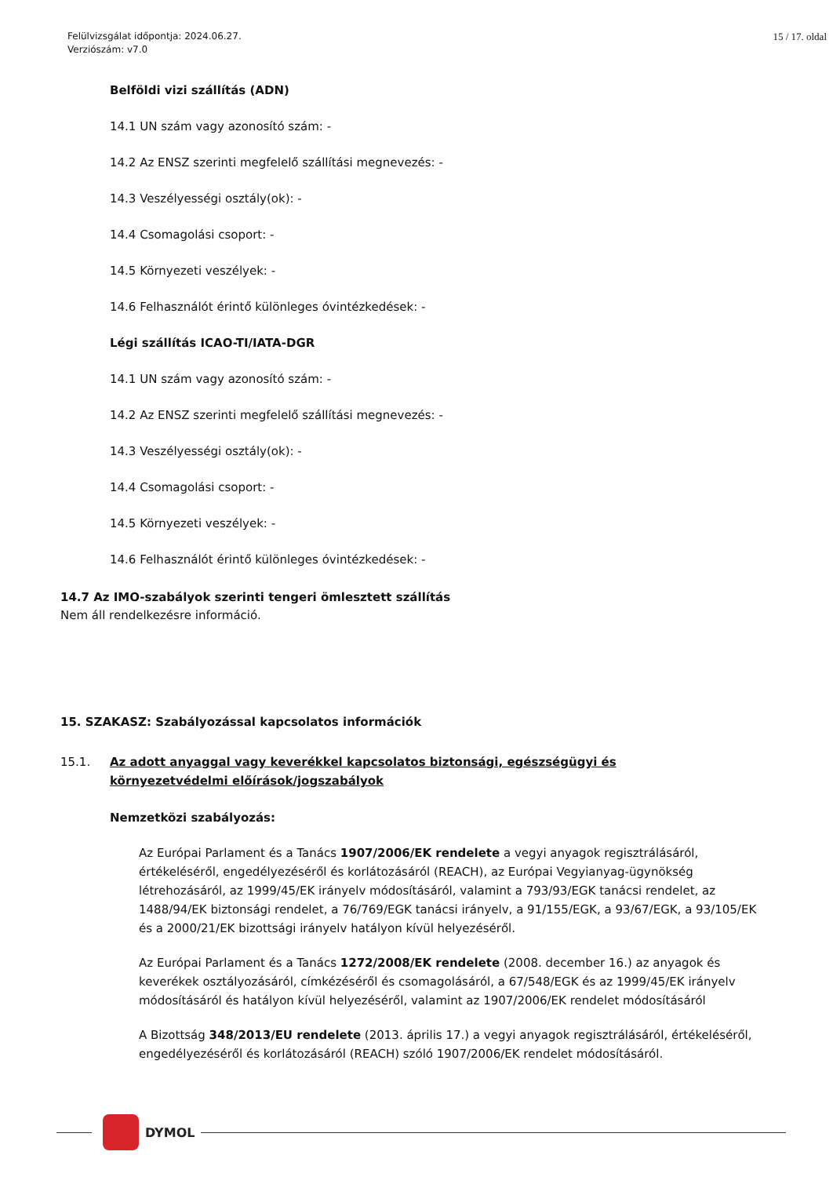Felülvizsgálat időpontja: 2024.06.27.
Verziószám: v7.0
15 / 17. oldal
Belföldi vizi szállítás (ADN)
14.1 UN szám vagy azonosító szám: -
14.2 Az ENSZ szerinti megfelelő szállítási megnevezés: -
14.3 Veszélyességi osztály(ok): -
14.4 Csomagolási csoport: -
14.5 Környezeti veszélyek: -
14.6 Felhasználót érintő különleges óvintézkedések: -
Légi szállítás ICAO-TI/IATA-DGR
14.1 UN szám vagy azonosító szám: -
14.2 Az ENSZ szerinti megfelelő szállítási megnevezés: -
14.3 Veszélyességi osztály(ok): -
14.4 Csomagolási csoport: -
14.5 Környezeti veszélyek: -
14.6 Felhasználót érintő különleges óvintézkedések: -
14.7 Az IMO-szabályok szerinti tengeri ömlesztett szállítás
Nem áll rendelkezésre információ.
15. SZAKASZ: Szabályozással kapcsolatos információk
15.1. Az adott anyaggal vagy keverékkel kapcsolatos biztonsági, egészségügyi és környezetvédelmi előírások/jogszabályok
Nemzetközi szabályozás:
Az Európai Parlament és a Tanács 1907/2006/EK rendelete a vegyi anyagok regisztrálásáról, értékeléséről, engedélyezéséről és korlátozásáról (REACH), az Európai Vegyianyag-ügynökség létrehozásáról, az 1999/45/EK irányelv módosításáról, valamint a 793/93/EGK tanácsi rendelet, az 1488/94/EK biztonsági rendelet, a 76/769/EGK tanácsi irányelv, a 91/155/EGK, a 93/67/EGK, a 93/105/EK és a 2000/21/EK bizottsági irányelv hatályon kívül helyezéséről.
Az Európai Parlament és a Tanács 1272/2008/EK rendelete (2008. december 16.) az anyagok és keverékek osztályozásáról, címkézéséről és csomagolásáról, a 67/548/EGK és az 1999/45/EK irányelv módosításáról és hatályon kívül helyezéséről, valamint az 1907/2006/EK rendelet módosításáról
A Bizottság 348/2013/EU rendelete (2013. április 17.) a vegyi anyagok regisztrálásáról, értékeléséről, engedélyezéséről és korlátozásáról (REACH) szóló 1907/2006/EK rendelet módosításáról.
DYMOL